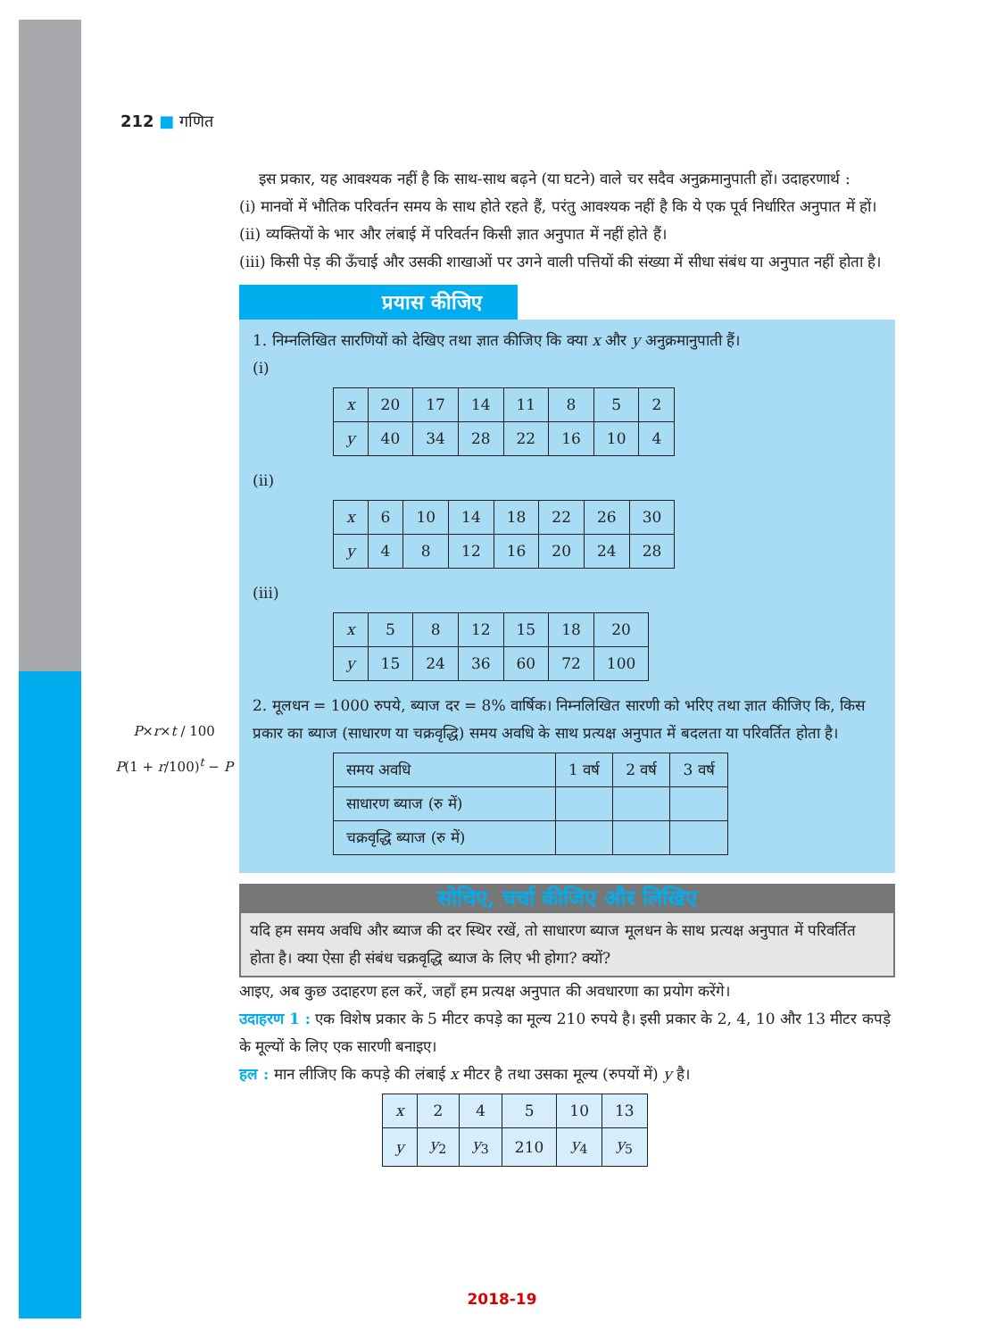212 ■ गणित
इस प्रकार, यह आवश्यक नहीं है कि साथ-साथ बढ़ने (या घटने) वाले चर सदैव अनुक्रमानुपाती हों। उदाहरणार्थ :
(i) मानवों में भौतिक परिवर्तन समय के साथ होते रहते हैं, परंतु आवश्यक नहीं है कि ये एक पूर्व निर्धारित अनुपात में हों।
(ii) व्यक्तियों के भार और लंबाई में परिवर्तन किसी ज्ञात अनुपात में नहीं होते हैं।
(iii) किसी पेड़ की ऊँचाई और उसकी शाखाओं पर उगने वाली पत्तियों की संख्या में सीधा संबंध या अनुपात नहीं होता है।
प्रयास कीजिए
1. निम्नलिखित सारणियों को देखिए तथा ज्ञात कीजिए कि क्या x और y अनुक्रमानुपाती हैं।
(i)
| x | 20 | 17 | 14 | 11 | 8 | 5 | 2 |
| y | 40 | 34 | 28 | 22 | 16 | 10 | 4 |
(ii)
| x | 6 | 10 | 14 | 18 | 22 | 26 | 30 |
| y | 4 | 8 | 12 | 16 | 20 | 24 | 28 |
(iii)
| x | 5 | 8 | 12 | 15 | 18 | 20 |
| y | 15 | 24 | 36 | 60 | 72 | 100 |
2. मूलधन = 1000 रुपये, ब्याज दर = 8% वार्षिक। निम्नलिखित सारणी को भरिए तथा ज्ञात कीजिए कि, किस प्रकार का ब्याज (साधारण या चक्रवृद्धि) समय अवधि के साथ प्रत्यक्ष अनुपात में बदलता या परिवर्तित होता है।
| समय अवधि | 1 वर्ष | 2 वर्ष | 3 वर्ष |
| साधारण ब्याज (रु में) | | | |
| चक्रवृद्धि ब्याज (रु में) | | | |
सोचिए, चर्चा कीजिए और लिखिए
यदि हम समय अवधि और ब्याज की दर स्थिर रखें, तो साधारण ब्याज मूलधन के साथ प्रत्यक्ष अनुपात में परिवर्तित होता है। क्या ऐसा ही संबंध चक्रवृद्धि ब्याज के लिए भी होगा? क्यों?
आइए, अब कुछ उदाहरण हल करें, जहाँ हम प्रत्यक्ष अनुपात की अवधारणा का प्रयोग करेंगे।
उदाहरण 1 : एक विशेष प्रकार के 5 मीटर कपड़े का मूल्य 210 रुपये है। इसी प्रकार के 2, 4, 10 और 13 मीटर कपड़े के मूल्यों के लिए एक सारणी बनाइए।
हल : मान लीजिए कि कपड़े की लंबाई x मीटर है तथा उसका मूल्य (रुपयों में) y है।
| x | 2 | 4 | 5 | 10 | 13 |
| y | y<sub>2</sub> | y<sub>3</sub> | 210 | y<sub>4</sub> | y<sub>5</sub> |
P×r×t / 100
P(1 + r/100)<sup>t</sup> − P
2018-19